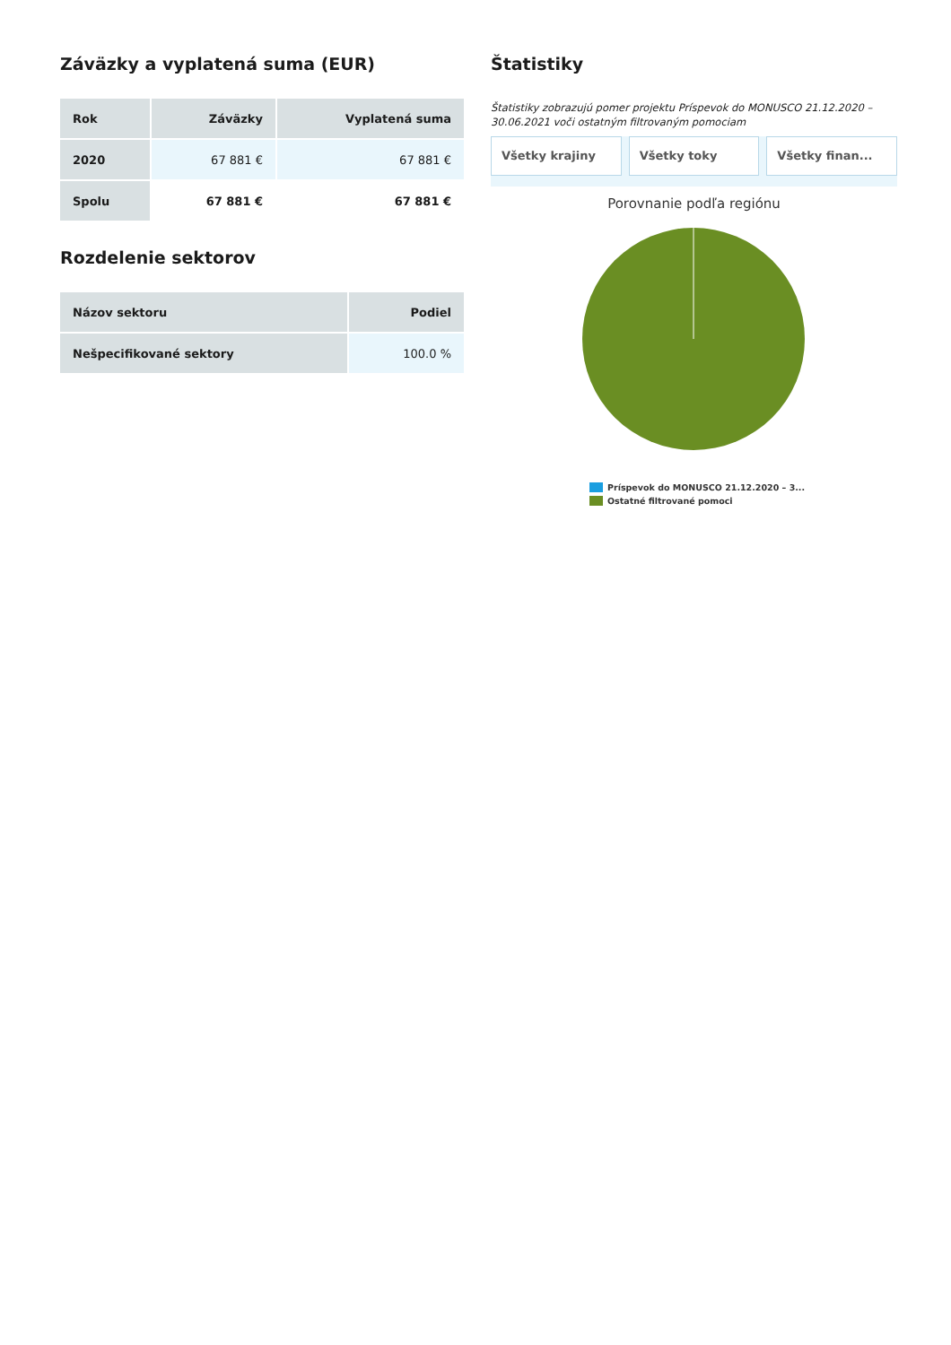Záväzky a vyplatená suma (EUR)
| Rok | Záväzky | Vyplatená suma |
| --- | --- | --- |
| 2020 | 67 881 € | 67 881 € |
| Spolu | 67 881 € | 67 881 € |
Rozdelenie sektorov
| Názov sektoru | Podiel |
| --- | --- |
| Nešpecifikované sektory | 100.0 % |
Štatistiky
Štatistiky zobrazujú pomer projektu Príspevok do MONUSCO 21.12.2020 – 30.06.2021 voči ostatným filtrovaným pomociam
Všetky krajiny Všetky toky Všetky finan...
Porovnanie podľa regiónu
Príspevok do MONUSCO 21.12.2020 – 3...
Ostatné filtrované pomoci